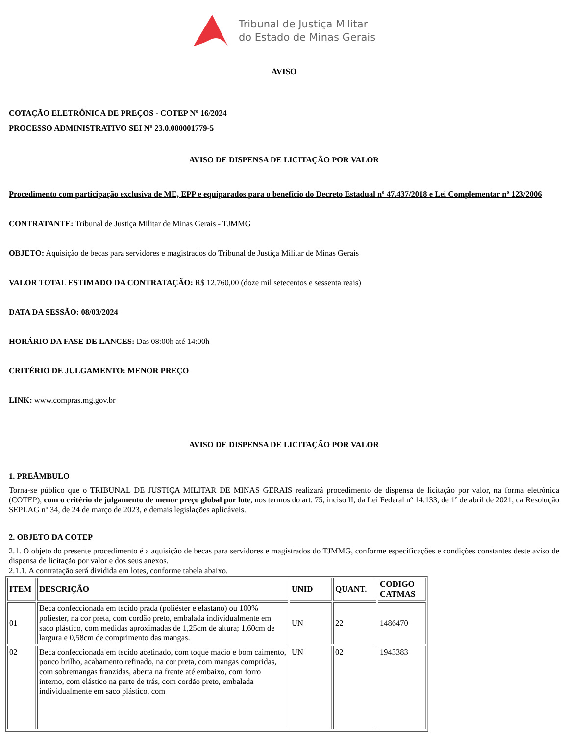Tribunal de Justiça Militar
do Estado de Minas Gerais
AVISO
COTAÇÃO ELETRÔNICA DE PREÇOS - COTEP Nº 16/2024
PROCESSO ADMINISTRATIVO SEI Nº 23.0.000001779-5
AVISO DE DISPENSA DE LICITAÇÃO POR VALOR
Procedimento com participação exclusiva de ME, EPP e equiparados para o benefício do Decreto Estadual nº 47.437/2018 e Lei Complementar nº 123/2006
CONTRATANTE: Tribunal de Justiça Militar de Minas Gerais - TJMMG
OBJETO: Aquisição de becas para servidores e magistrados do Tribunal de Justiça Militar de Minas Gerais
VALOR TOTAL ESTIMADO DA CONTRATAÇÃO: R$ 12.760,00 (doze mil setecentos e sessenta reais)
DATA DA SESSÃO: 08/03/2024
HORÁRIO DA FASE DE LANCES: Das 08:00h até 14:00h
CRITÉRIO DE JULGAMENTO: MENOR PREÇO
LINK: www.compras.mg.gov.br
AVISO DE DISPENSA DE LICITAÇÃO POR VALOR
1. PREÂMBULO
Torna-se público que o TRIBUNAL DE JUSTIÇA MILITAR DE MINAS GERAIS realizará procedimento de dispensa de licitação por valor, na forma eletrônica (COTEP), com o critério de julgamento de menor preço global por lote, nos termos do art. 75, inciso II, da Lei Federal nº 14.133, de 1º de abril de 2021, da Resolução SEPLAG nº 34, de 24 de março de 2023, e demais legislações aplicáveis.
2. OBJETO DA COTEP
2.1. O objeto do presente procedimento é a aquisição de becas para servidores e magistrados do TJMMG, conforme especificações e condições constantes deste aviso de dispensa de licitação por valor e dos seus anexos.
2.1.1. A contratação será dividida em lotes, conforme tabela abaixo.
| ITEM | DESCRIÇÃO | UNID | QUANT. | CODIGO CATMAS |
| --- | --- | --- | --- | --- |
| 01 | Beca confeccionada em tecido prada (poliéster e elastano) ou 100% poliester, na cor preta, com cordão preto, embalada individualmente em saco plástico, com medidas aproximadas de 1,25cm de altura; 1,60cm de largura e 0,58cm de comprimento das mangas. | UN | 22 | 1486470 |
| 02 | Beca confeccionada em tecido acetinado, com toque macio e bom caimento, pouco brilho, acabamento refinado, na cor preta, com mangas compridas, com sobremangas franzidas, aberta na frente até embaixo, com forro interno, com elástico na parte de trás, com cordão preto, embalada individualmente em saco plástico, com | UN | 02 | 1943383 |